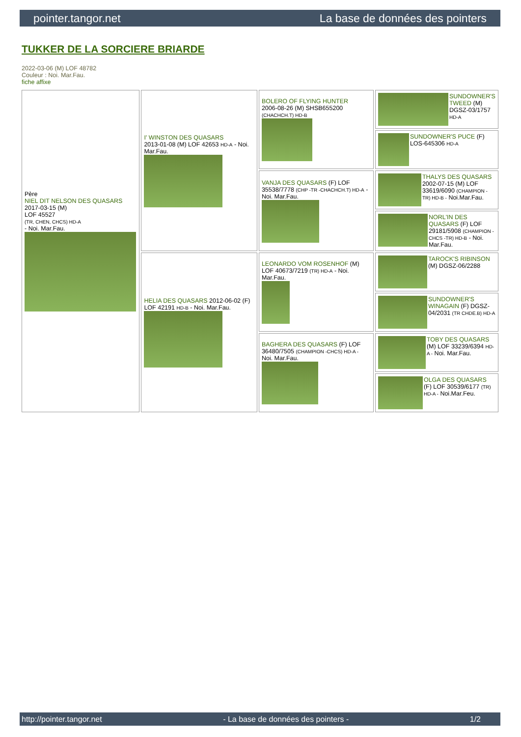pointer.tangor.net La base de données des pointers
TUKKER DE LA SORCIERE BRIARDE
2022-03-06 (M) LOF 48782
Couleur : Noi. Mar.Fau.
fiche affixe
| Père NIEL DIT NELSON DES QUASARS 2017-03-15 (M) LOF 45527 (TR, CHEN, CHCS) HD-A - Noi. Mar.Fau. | I' WINSTON DES QUASARS 2013-01-08 (M) LOF 42653 HD-A - Noi. Mar.Fau. | BOLERO OF FLYING HUNTER 2006-08-26 (M) SHSB655200 (CHACHCH.T) HD-B | SUNDOWNER'S TWEED (M) DGSZ-03/1757 HD-A |
| | | | SUNDOWNER'S PUCE (F) LOS-645306 HD-A |
| | | VANJA DES QUASARS (F) LOF 35538/7778 (CHP -TR -CHACHCH.T) HD-A - Noi. Mar.Fau. | THALYS DES QUASARS 2002-07-15 (M) LOF 33619/6090 (CHAMPION -TR) HD-B - Noi.Mar.Fau. |
| | | | NORL'IN DES QUASARS (F) LOF 29181/5908 (CHAMPION -CHCS -TR) HD-B - Noi. Mar.Fau. |
| | HELIA DES QUASARS 2012-06-02 (F) LOF 42191 HD-B - Noi. Mar.Fau. | LEONARDO VOM ROSENHOF (M) LOF 40673/7219 (TR) HD-A - Noi. Mar.Fau. | TAROCK'S RIBINSON (M) DGSZ-06/2288 |
| | | | SUNDOWNER'S WINAGAIN (F) DGSZ-04/2031 (TR CHDE.B) HD-A |
| | | BAGHERA DES QUASARS (F) LOF 36480/7505 (CHAMPION -CHCS) HD-A - Noi. Mar.Fau. | TOBY DES QUASARS (M) LOF 33239/6394 HD-A - Noi. Mar.Fau. |
| | | | OLGA DES QUASARS (F) LOF 30539/6177 (TR) HD-A - Noi.Mar.Feu. |
http://pointer.tangor.net - La base de données des pointers - 1/2